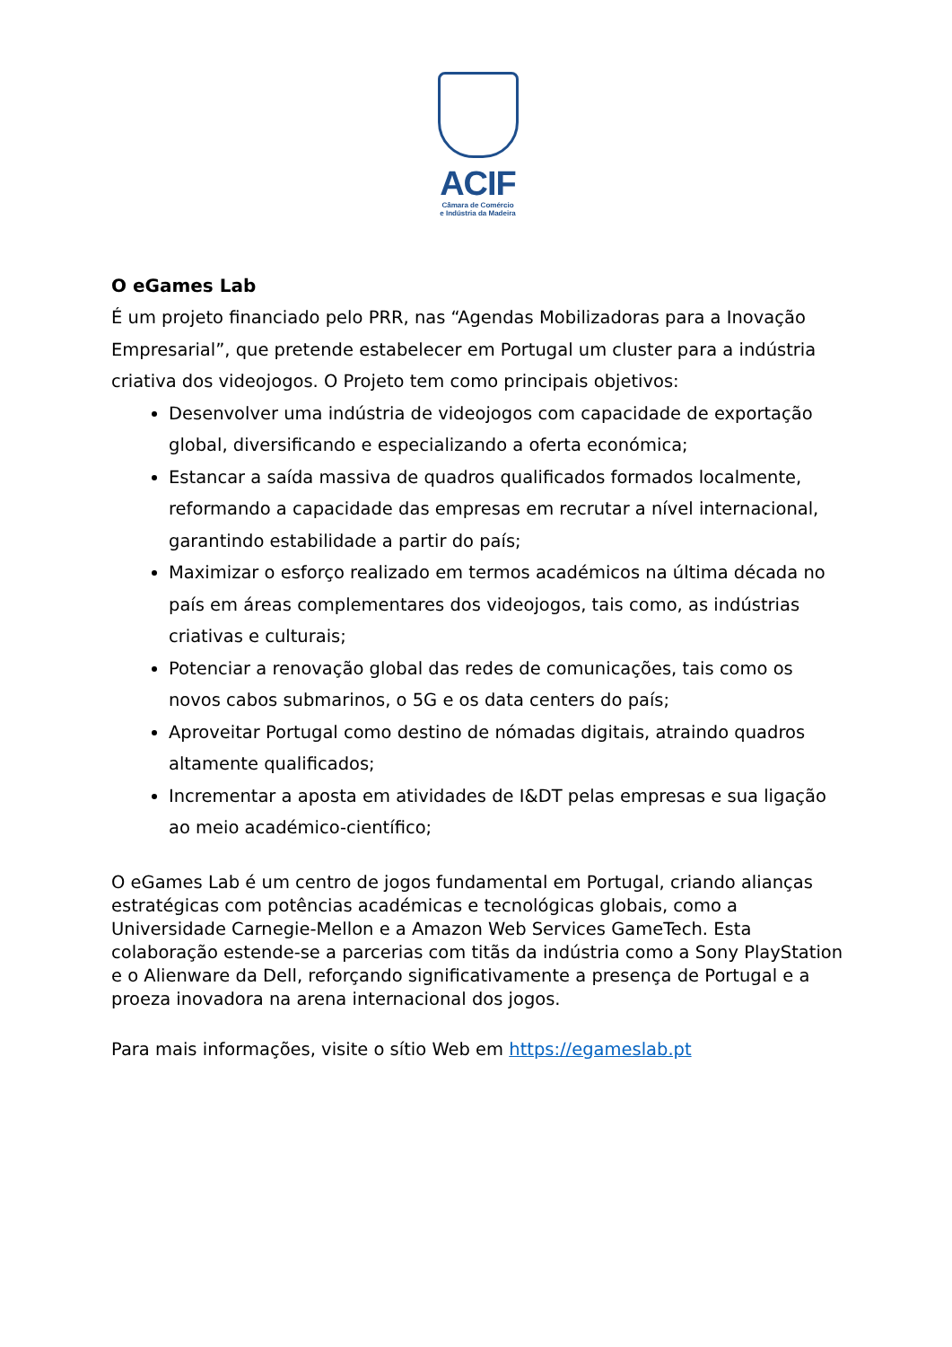ACIF
Câmara de Comércio
e Indústria da Madeira
O eGames Lab
É um projeto financiado pelo PRR, nas “Agendas Mobilizadoras para a Inovação Empresarial”, que pretende estabelecer em Portugal um cluster para a indústria criativa dos videojogos. O Projeto tem como principais objetivos:
Desenvolver uma indústria de videojogos com capacidade de exportação global, diversificando e especializando a oferta económica;
Estancar a saída massiva de quadros qualificados formados localmente, reformando a capacidade das empresas em recrutar a nível internacional, garantindo estabilidade a partir do país;
Maximizar o esforço realizado em termos académicos na última década no país em áreas complementares dos videojogos, tais como, as indústrias criativas e culturais;
Potenciar a renovação global das redes de comunicações, tais como os novos cabos submarinos, o 5G e os data centers do país;
Aproveitar Portugal como destino de nómadas digitais, atraindo quadros altamente qualificados;
Incrementar a aposta em atividades de I&DT pelas empresas e sua ligação ao meio académico-científico;
O eGames Lab é um centro de jogos fundamental em Portugal, criando alianças estratégicas com potências académicas e tecnológicas globais, como a Universidade Carnegie-Mellon e a Amazon Web Services GameTech. Esta colaboração estende-se a parcerias com titãs da indústria como a Sony PlayStation e o Alienware da Dell, reforçando significativamente a presença de Portugal e a proeza inovadora na arena internacional dos jogos.
Para mais informações, visite o sítio Web em https://egameslab.pt